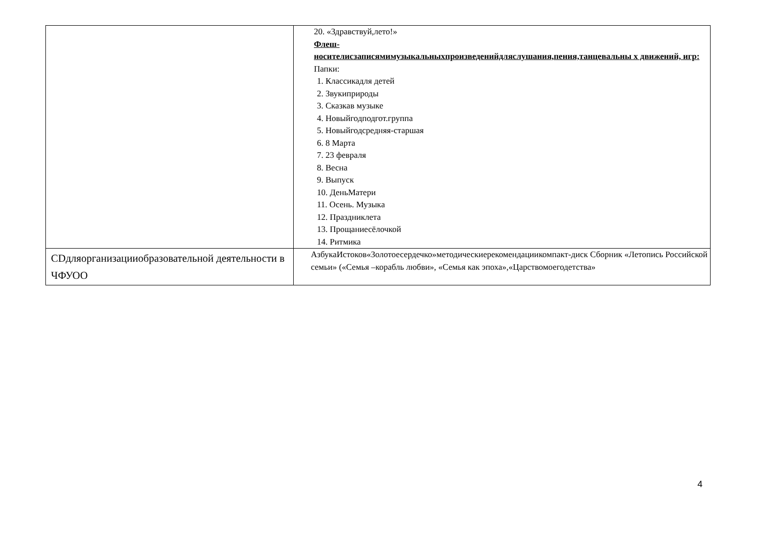| | 20. «Здравствуй,лето!» Флеш- носителисзаписямимузыкальныхпроизведенийдляслушания,пения,танцевальны х движений, игр: Папки: 1. Классикадля детей 2. Звукиприроды 3. Сказкав музыке 4. Новыйгодподгот.группа 5. Новыйгодсредняя-старшая 6. 8 Марта 7. 23 февраля 8. Весна 9. Выпуск 10. ДеньМатери 11. Осень. Музыка 12. Праздниклета 13. Прощаниесёлочкой 14. Ритмика |
| CDдляорганизацииобразовательной деятельности в ЧФУОО | АзбукаИстоков«Золотоесердечко»методическиерекомендациикомпакт-диск Сборник «Летопись Российской семьи» («Семья –корабль любви», «Семья как эпоха»,«Царствомоегодетства» |
4